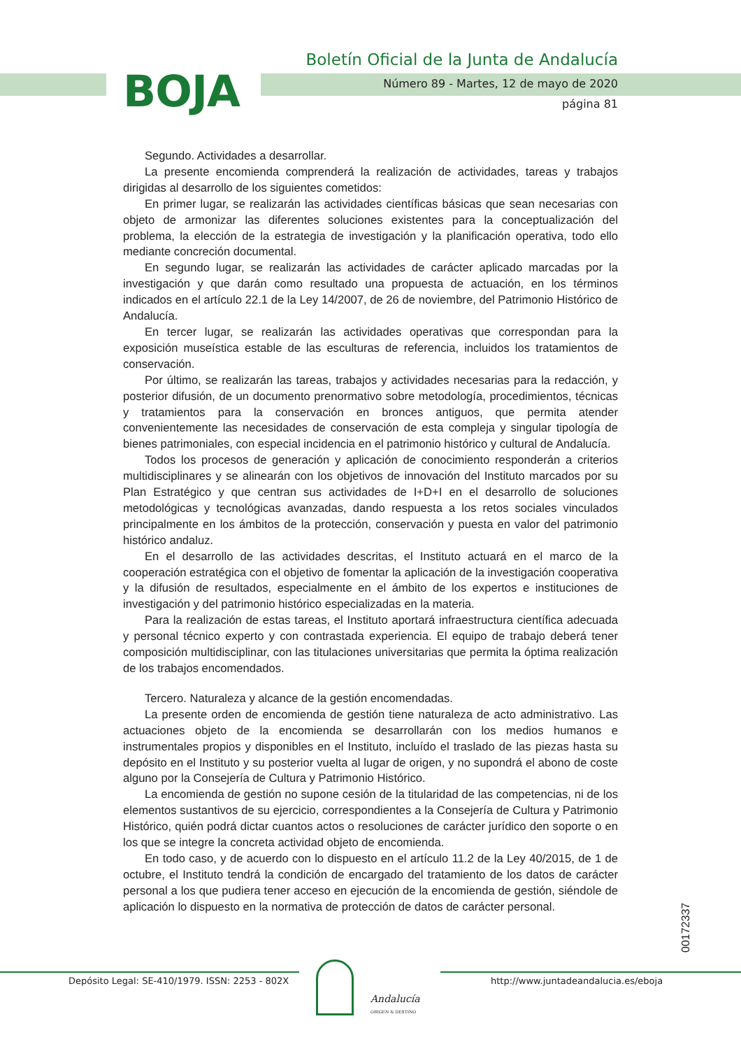BOJA
Boletín Oficial de la Junta de Andalucía
Número 89 - Martes, 12 de mayo de 2020
página 81
Segundo. Actividades a desarrollar.
La presente encomienda comprenderá la realización de actividades, tareas y trabajos dirigidas al desarrollo de los siguientes cometidos:
En primer lugar, se realizarán las actividades científicas básicas que sean necesarias con objeto de armonizar las diferentes soluciones existentes para la conceptualización del problema, la elección de la estrategia de investigación y la planificación operativa, todo ello mediante concreción documental.
En segundo lugar, se realizarán las actividades de carácter aplicado marcadas por la investigación y que darán como resultado una propuesta de actuación, en los términos indicados en el artículo 22.1 de la Ley 14/2007, de 26 de noviembre, del Patrimonio Histórico de Andalucía.
En tercer lugar, se realizarán las actividades operativas que correspondan para la exposición museística estable de las esculturas de referencia, incluidos los tratamientos de conservación.
Por último, se realizarán las tareas, trabajos y actividades necesarias para la redacción, y posterior difusión, de un documento prenormativo sobre metodología, procedimientos, técnicas y tratamientos para la conservación en bronces antiguos, que permita atender convenientemente las necesidades de conservación de esta compleja y singular tipología de bienes patrimoniales, con especial incidencia en el patrimonio histórico y cultural de Andalucía.
Todos los procesos de generación y aplicación de conocimiento responderán a criterios multidisciplinares y se alinearán con los objetivos de innovación del Instituto marcados por su Plan Estratégico y que centran sus actividades de I+D+I en el desarrollo de soluciones metodológicas y tecnológicas avanzadas, dando respuesta a los retos sociales vinculados principalmente en los ámbitos de la protección, conservación y puesta en valor del patrimonio histórico andaluz.
En el desarrollo de las actividades descritas, el Instituto actuará en el marco de la cooperación estratégica con el objetivo de fomentar la aplicación de la investigación cooperativa y la difusión de resultados, especialmente en el ámbito de los expertos e instituciones de investigación y del patrimonio histórico especializadas en la materia.
Para la realización de estas tareas, el Instituto aportará infraestructura científica adecuada y personal técnico experto y con contrastada experiencia. El equipo de trabajo deberá tener composición multidisciplinar, con las titulaciones universitarias que permita la óptima realización de los trabajos encomendados.
Tercero. Naturaleza y alcance de la gestión encomendadas.
La presente orden de encomienda de gestión tiene naturaleza de acto administrativo. Las actuaciones objeto de la encomienda se desarrollarán con los medios humanos e instrumentales propios y disponibles en el Instituto, incluído el traslado de las piezas hasta su depósito en el Instituto y su posterior vuelta al lugar de origen, y no supondrá el abono de coste alguno por la Consejería de Cultura y Patrimonio Histórico.
La encomienda de gestión no supone cesión de la titularidad de las competencias, ni de los elementos sustantivos de su ejercicio, correspondientes a la Consejería de Cultura y Patrimonio Histórico, quién podrá dictar cuantos actos o resoluciones de carácter jurídico den soporte o en los que se integre la concreta actividad objeto de encomienda.
En todo caso, y de acuerdo con lo dispuesto en el artículo 11.2 de la Ley 40/2015, de 1 de octubre, el Instituto tendrá la condición de encargado del tratamiento de los datos de carácter personal a los que pudiera tener acceso en ejecución de la encomienda de gestión, siéndole de aplicación lo dispuesto en la normativa de protección de datos de carácter personal.
00172337
Andalucía
ORIGEN & DESTINO
Depósito Legal: SE-410/1979. ISSN: 2253 - 802X http://www.juntadeandalucia.es/eboja